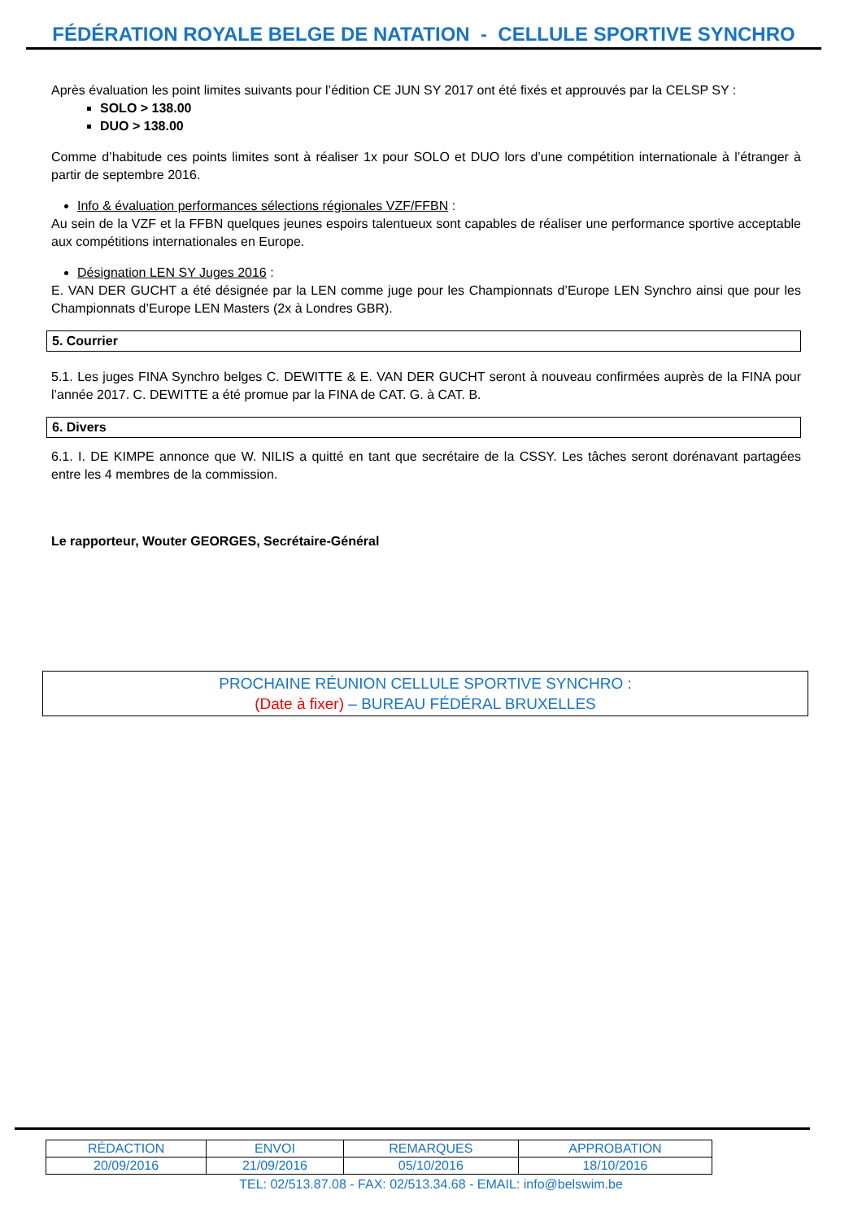FÉDÉRATION ROYALE BELGE DE NATATION - CELLULE SPORTIVE SYNCHRO
Après évaluation les point limites suivants pour l’édition CE JUN SY 2017 ont été fixés et approuvés par la CELSP SY :
SOLO > 138.00
DUO > 138.00
Comme d’habitude ces points limites sont à réaliser 1x pour SOLO et DUO lors d’une compétition internationale à l’étranger à partir de septembre 2016.
Info & évaluation performances sélections régionales VZF/FFBN :
Au sein de la VZF et la FFBN quelques jeunes espoirs talentueux sont capables de réaliser une performance sportive acceptable aux compétitions internationales en Europe.
Désignation LEN SY Juges 2016 :
E. VAN DER GUCHT a été désignée par la LEN comme juge pour les Championnats d’Europe LEN Synchro ainsi que pour les Championnats d’Europe LEN Masters (2x à Londres GBR).
5. Courrier
5.1. Les juges FINA Synchro belges C. DEWITTE & E. VAN DER GUCHT seront à nouveau confirmées auprès de la FINA pour l’année 2017. C. DEWITTE a été promue par la FINA de CAT. G. à CAT. B.
6. Divers
6.1. I. DE KIMPE annonce que W. NILIS a quitté en tant que secrétaire de la CSSY. Les tâches seront dorénavant partagées entre les 4 membres de la commission.
Le rapporteur, Wouter GEORGES, Secrétaire-Général
PROCHAINE RÉUNION CELLULE SPORTIVE SYNCHRO :
(Date à fixer) – BUREAU FÉDÉRAL BRUXELLES
| RÉDACTION | ENVOI | REMARQUES | APPROBATION |
| 20/09/2016 | 21/09/2016 | 05/10/2016 | 18/10/2016 |
TEL: 02/513.87.08 - FAX: 02/513.34.68 - EMAIL: info@belswim.be